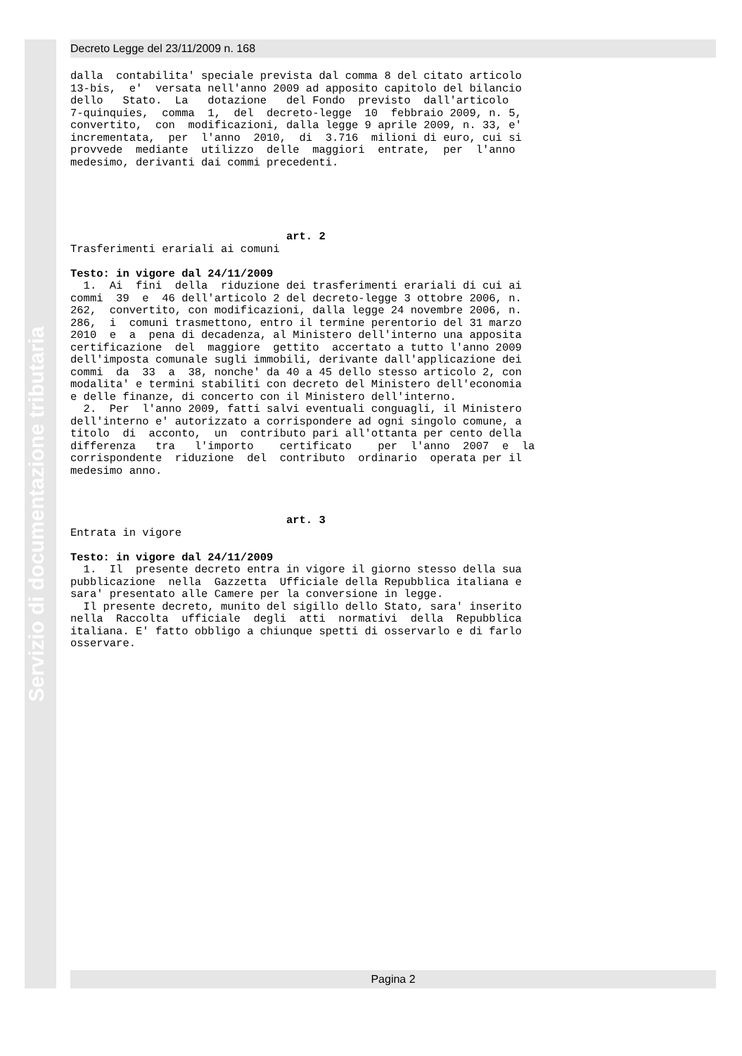Servizio di documentazione tributaria
Decreto Legge del 23/11/2009 n. 168
dalla  contabilita' speciale prevista dal comma 8 del citato articolo
13-bis,  e'  versata nell'anno 2009 ad apposito capitolo del bilancio
dello   Stato.  La   dotazione   del Fondo  previsto  dall'articolo
7-quinquies,  comma  1,  del  decreto-legge  10  febbraio 2009, n. 5,
convertito,  con  modificazioni, dalla legge 9 aprile 2009, n. 33, e'
incrementata,  per  l'anno  2010,  di  3.716  milioni di euro, cui si
provvede  mediante  utilizzo  delle  maggiori  entrate,  per  l'anno
medesimo, derivanti dai commi precedenti.
                                 art. 2
Trasferimenti erariali ai comuni

Testo: in vigore dal 24/11/2009
  1.  Ai  fini  della  riduzione dei trasferimenti erariali di cui ai
commi  39  e  46 dell'articolo 2 del decreto-legge 3 ottobre 2006, n.
262,  convertito, con modificazioni, dalla legge 24 novembre 2006, n.
286,  i  comuni trasmettono, entro il termine perentorio del 31 marzo
2010  e  a  pena di decadenza, al Ministero dell'interno una apposita
certificazione  del  maggiore  gettito  accertato a tutto l'anno 2009
dell'imposta comunale sugli immobili, derivante dall'applicazione dei
commi  da  33  a  38, nonche' da 40 a 45 dello stesso articolo 2, con
modalita' e termini stabiliti con decreto del Ministero dell'economia
e delle finanze, di concerto con il Ministero dell'interno.
  2.  Per  l'anno 2009, fatti salvi eventuali conguagli, il Ministero
dell'interno e' autorizzato a corrispondere ad ogni singolo comune, a
titolo  di  acconto,  un  contributo pari all'ottanta per cento della
differenza   tra   l'importo    certificato    per  l'anno  2007  e  la
corrispondente  riduzione  del  contributo  ordinario  operata per il
medesimo anno.
                                 art. 3
Entrata in vigore

Testo: in vigore dal 24/11/2009
  1.  Il  presente decreto entra in vigore il giorno stesso della sua
pubblicazione  nella  Gazzetta  Ufficiale della Repubblica italiana e
sara' presentato alle Camere per la conversione in legge.
  Il presente decreto, munito del sigillo dello Stato, sara' inserito
nella  Raccolta  ufficiale  degli  atti  normativi  della  Repubblica
italiana. E' fatto obbligo a chiunque spetti di osservarlo e di farlo
osservare.
Pagina 2